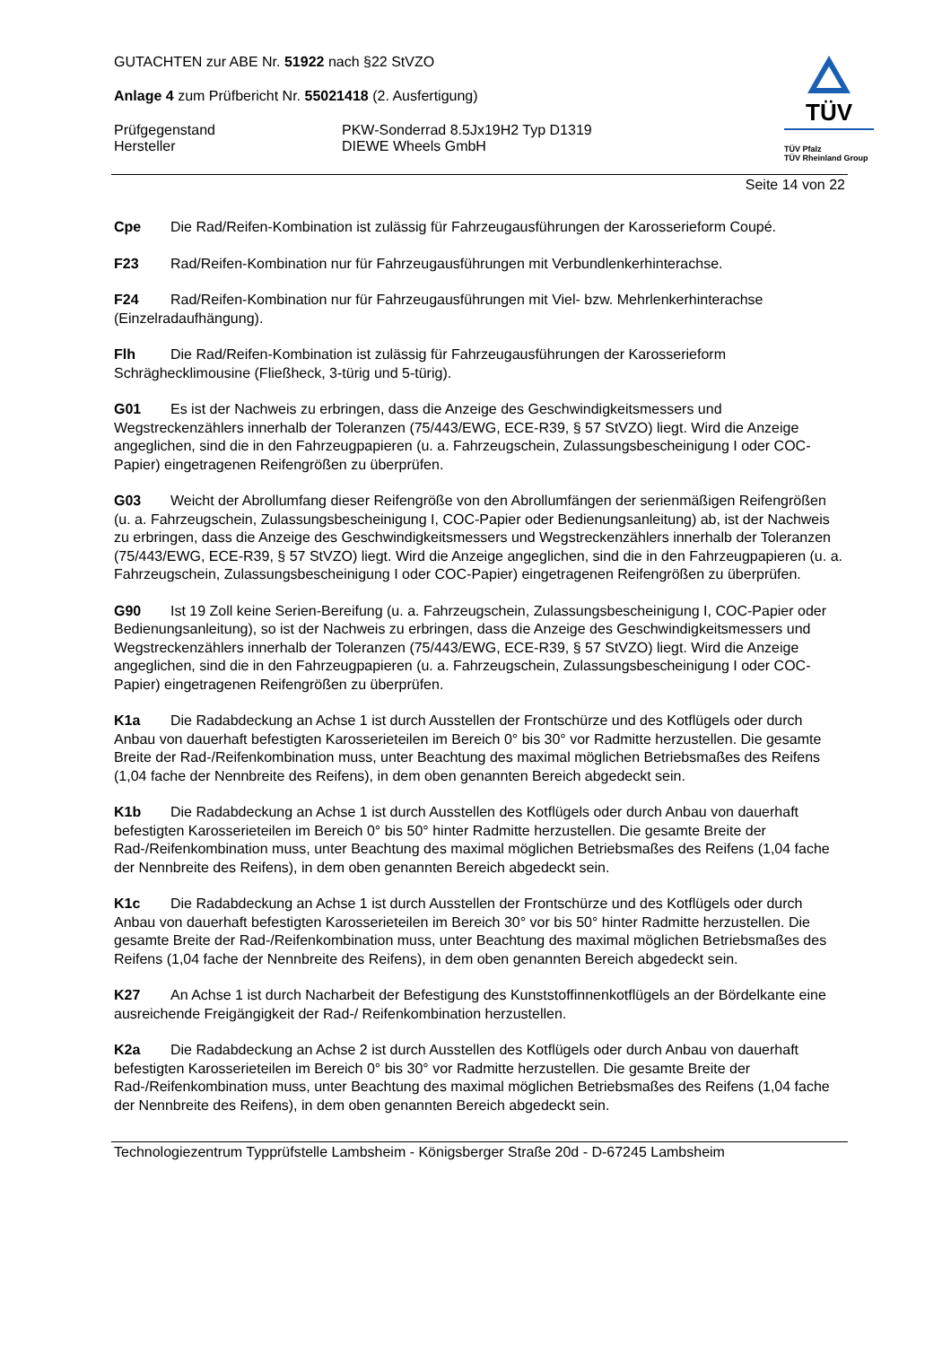TÜV
TÜV Pfalz
TÜV Rheinland Group
GUTACHTEN zur ABE Nr. 51922 nach §22 StVZO
Anlage 4 zum Prüfbericht Nr. 55021418 (2. Ausfertigung)
Prüfgegenstand PKW-Sonderrad 8.5Jx19H2 Typ D1319
Hersteller DIEWE Wheels GmbH
Seite 14 von 22
Cpe Die Rad/Reifen-Kombination ist zulässig für Fahrzeugausführungen der Karosserieform Coupé.
F23 Rad/Reifen-Kombination nur für Fahrzeugausführungen mit Verbundlenkerhinterachse.
F24 Rad/Reifen-Kombination nur für Fahrzeugausführungen mit Viel- bzw. Mehrlenkerhinterachse (Einzelradaufhängung).
Flh Die Rad/Reifen-Kombination ist zulässig für Fahrzeugausführungen der Karosserieform Schräghecklimousine (Fließheck, 3-türig und 5-türig).
G01 Es ist der Nachweis zu erbringen, dass die Anzeige des Geschwindigkeitsmessers und Wegstreckenzählers innerhalb der Toleranzen (75/443/EWG, ECE-R39, § 57 StVZO) liegt. Wird die Anzeige angeglichen, sind die in den Fahrzeugpapieren (u. a. Fahrzeugschein, Zulassungsbescheinigung I oder COC-Papier) eingetragenen Reifengrößen zu überprüfen.
G03 Weicht der Abrollumfang dieser Reifengröße von den Abrollumfängen der serienmäßigen Reifengrößen (u. a. Fahrzeugschein, Zulassungsbescheinigung I, COC-Papier oder Bedienungsanleitung) ab, ist der Nachweis zu erbringen, dass die Anzeige des Geschwindigkeitsmessers und Wegstreckenzählers innerhalb der Toleranzen (75/443/EWG, ECE-R39, § 57 StVZO) liegt. Wird die Anzeige angeglichen, sind die in den Fahrzeugpapieren (u. a. Fahrzeugschein, Zulassungsbescheinigung I oder COC-Papier) eingetragenen Reifengrößen zu überprüfen.
G90 Ist 19 Zoll keine Serien-Bereifung (u. a. Fahrzeugschein, Zulassungsbescheinigung I, COC-Papier oder Bedienungsanleitung), so ist der Nachweis zu erbringen, dass die Anzeige des Geschwindigkeitsmessers und Wegstreckenzählers innerhalb der Toleranzen (75/443/EWG, ECE-R39, § 57 StVZO) liegt. Wird die Anzeige angeglichen, sind die in den Fahrzeugpapieren (u. a. Fahrzeugschein, Zulassungsbescheinigung I oder COC-Papier) eingetragenen Reifengrößen zu überprüfen.
K1a Die Radabdeckung an Achse 1 ist durch Ausstellen der Frontschürze und des Kotflügels oder durch Anbau von dauerhaft befestigten Karosserieteilen im Bereich 0° bis 30° vor Radmitte herzustellen. Die gesamte Breite der Rad-/Reifenkombination muss, unter Beachtung des maximal möglichen Betriebsmaßes des Reifens (1,04 fache der Nennbreite des Reifens), in dem oben genannten Bereich abgedeckt sein.
K1b Die Radabdeckung an Achse 1 ist durch Ausstellen des Kotflügels oder durch Anbau von dauerhaft befestigten Karosserieteilen im Bereich 0° bis 50° hinter Radmitte herzustellen. Die gesamte Breite der Rad-/Reifenkombination muss, unter Beachtung des maximal möglichen Betriebsmaßes des Reifens (1,04 fache der Nennbreite des Reifens), in dem oben genannten Bereich abgedeckt sein.
K1c Die Radabdeckung an Achse 1 ist durch Ausstellen der Frontschürze und des Kotflügels oder durch Anbau von dauerhaft befestigten Karosserieteilen im Bereich 30° vor bis 50° hinter Radmitte herzustellen. Die gesamte Breite der Rad-/Reifenkombination muss, unter Beachtung des maximal möglichen Betriebsmaßes des Reifens (1,04 fache der Nennbreite des Reifens), in dem oben genannten Bereich abgedeckt sein.
K27 An Achse 1 ist durch Nacharbeit der Befestigung des Kunststoffinnenkotflügels an der Bördelkante eine ausreichende Freigängigkeit der Rad-/ Reifenkombination herzustellen.
K2a Die Radabdeckung an Achse 2 ist durch Ausstellen des Kotflügels oder durch Anbau von dauerhaft befestigten Karosserieteilen im Bereich 0° bis 30° vor Radmitte herzustellen. Die gesamte Breite der Rad-/Reifenkombination muss, unter Beachtung des maximal möglichen Betriebsmaßes des Reifens (1,04 fache der Nennbreite des Reifens), in dem oben genannten Bereich abgedeckt sein.
Technologiezentrum Typprüfstelle Lambsheim - Königsberger Straße 20d - D-67245 Lambsheim